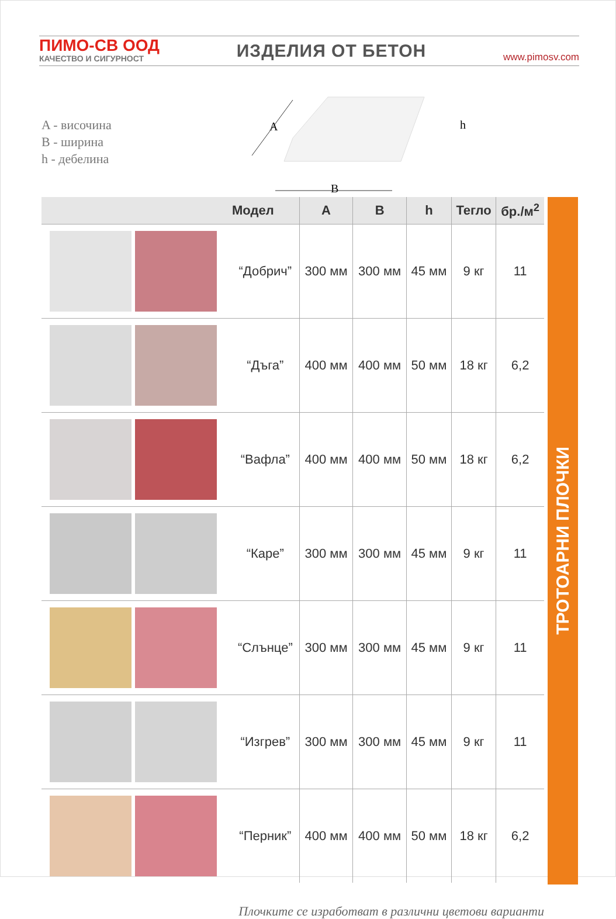ПИМО-СВ ООД
КАЧЕСТВО И СИГУРНОСТ
ИЗДЕЛИЯ ОТ БЕТОН
www.pimosv.com
A - височина
B - ширина
h - дебелина
A
B
h
| | Модел | A | B | h | Тегло | бр./м<sup>2</sup> |
| --- | --- | --- | --- | --- | --- | --- |
| | “Добрич” | 300 мм | 300 мм | 45 мм | 9 кг | 11 |
| | “Дъга” | 400 мм | 400 мм | 50 мм | 18 кг | 6,2 |
| | “Вафла” | 400 мм | 400 мм | 50 мм | 18 кг | 6,2 |
| | “Каре” | 300 мм | 300 мм | 45 мм | 9 кг | 11 |
| | “Слънце” | 300 мм | 300 мм | 45 мм | 9 кг | 11 |
| | “Изгрев” | 300 мм | 300 мм | 45 мм | 9 кг | 11 |
| | “Перник” | 400 мм | 400 мм | 50 мм | 18 кг | 6,2 |
ТРОТОАРНИ ПЛОЧКИ
Плочките се изработват в различни цветови варианти